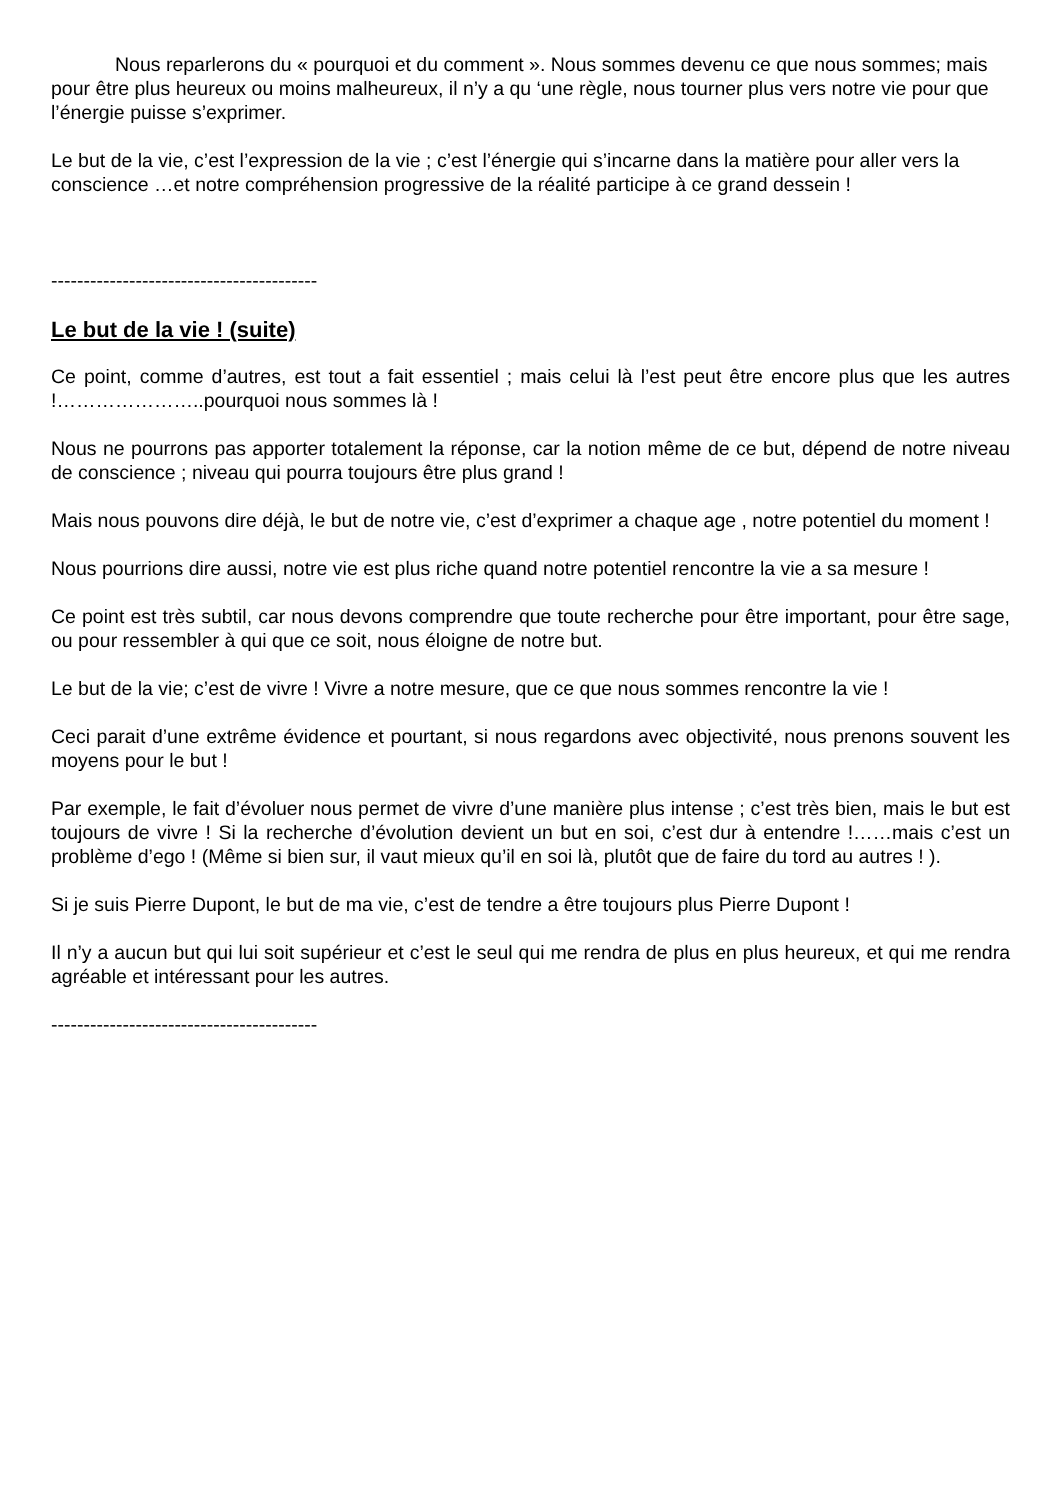Nous reparlerons du « pourquoi et du comment ». Nous sommes devenu ce que nous sommes; mais pour être plus heureux ou moins malheureux, il n’y a qu ‘une règle, nous tourner plus vers notre vie pour que l’énergie puisse s’exprimer.
Le but de la vie, c’est l’expression de la vie ; c’est l’énergie qui s’incarne dans la matière pour aller vers la conscience …et notre compréhension progressive de la réalité participe à ce grand dessein !
-----------------------------------------
Le but de la vie ! (suite)
Ce point, comme d’autres, est tout a fait essentiel ; mais celui là l’est peut être encore plus que les autres !…………………..pourquoi nous sommes là !
Nous ne pourrons pas apporter totalement la réponse, car la notion même de ce but, dépend de notre niveau de conscience ; niveau qui pourra toujours être plus grand !
Mais nous pouvons dire déjà, le but de notre vie, c’est d’exprimer a chaque age , notre potentiel du moment !
Nous pourrions dire aussi, notre vie est plus riche quand notre potentiel rencontre la vie a sa mesure !
Ce point est très subtil, car nous devons comprendre que toute recherche pour être important, pour être sage, ou pour ressembler à qui que ce soit, nous éloigne de notre but.
Le but de la vie; c’est de vivre ! Vivre a notre mesure, que ce que nous sommes rencontre la vie !
Ceci parait d’une extrême évidence et pourtant, si nous regardons avec objectivité, nous prenons souvent les moyens pour le but !
Par exemple, le fait d’évoluer nous permet de vivre d’une manière plus intense ; c’est très bien, mais le but est toujours de vivre ! Si la recherche d’évolution devient un but en soi, c’est dur à entendre !……mais c’est un problème d’ego ! (Même si bien sur, il vaut mieux qu’il en soi là, plutôt que de faire du tord au autres ! ).
Si je suis Pierre Dupont, le but de ma vie, c’est de tendre a être toujours plus Pierre Dupont !
Il n’y a aucun but qui lui soit supérieur et c’est le seul qui me rendra de plus en plus heureux, et qui me rendra agréable et intéressant pour les autres.
-----------------------------------------